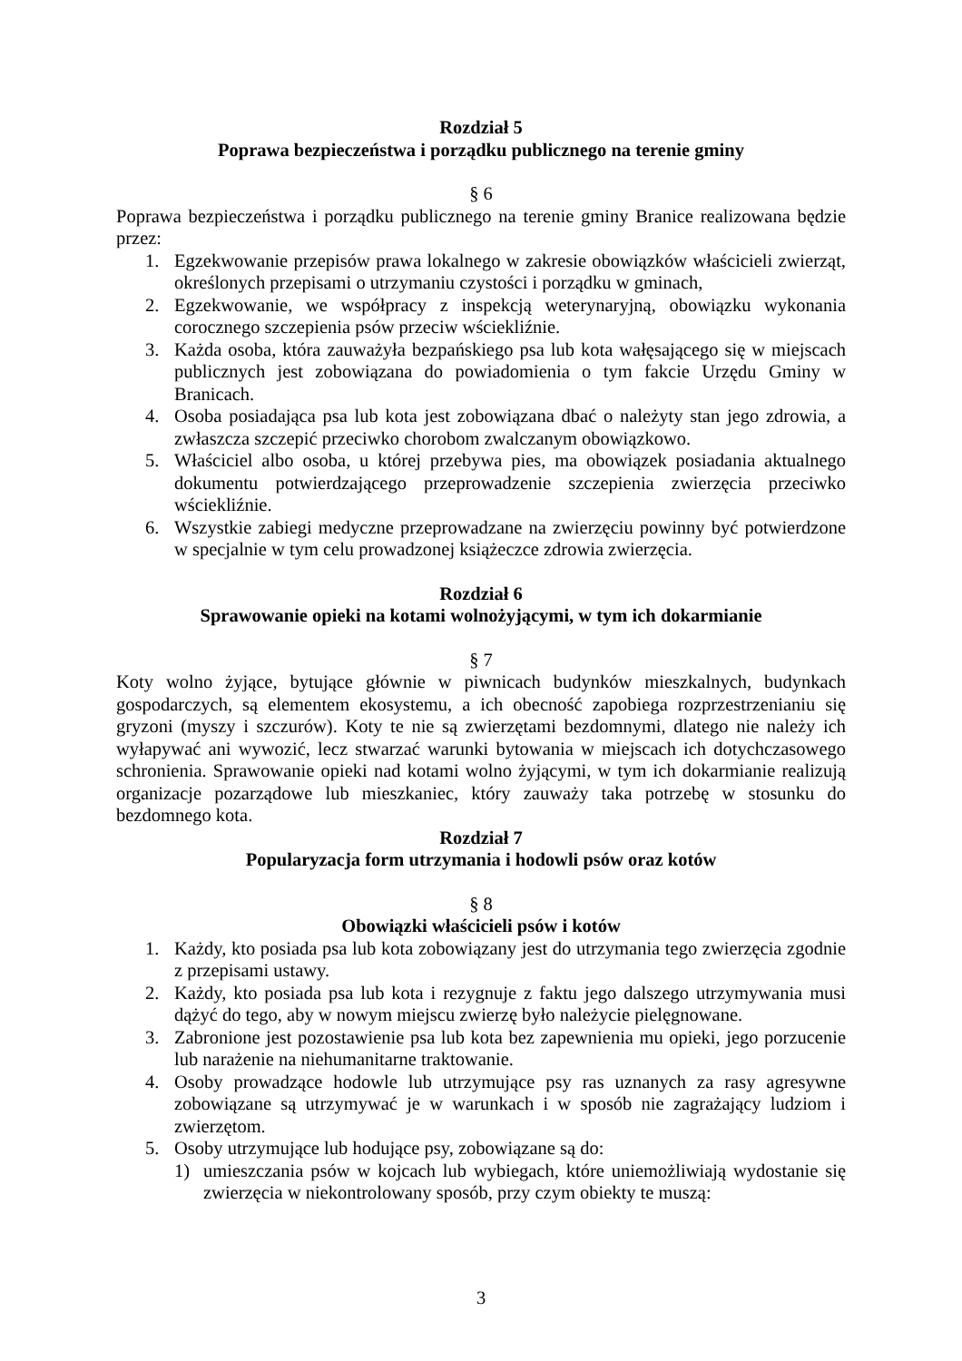Rozdział 5
Poprawa bezpieczeństwa i porządku publicznego na terenie gminy
§ 6
Poprawa bezpieczeństwa i porządku publicznego na terenie gminy Branice realizowana będzie przez:
1. Egzekwowanie przepisów prawa lokalnego w zakresie obowiązków właścicieli zwierząt, określonych przepisami o utrzymaniu czystości i porządku w gminach,
2. Egzekwowanie, we współpracy z inspekcją weterynaryjną, obowiązku wykonania corocznego szczepienia psów przeciw wściekliźnie.
3. Każda osoba, która zauważyła bezpańskiego psa lub kota wałęsającego się w miejscach publicznych jest zobowiązana do powiadomienia o tym fakcie Urzędu Gminy w Branicach.
4. Osoba posiadająca psa lub kota jest zobowiązana dbać o należyty stan jego zdrowia, a zwłaszcza szczepić przeciwko chorobom zwalczanym obowiązkowo.
5. Właściciel albo osoba, u której przebywa pies, ma obowiązek posiadania aktualnego dokumentu potwierdzającego przeprowadzenie szczepienia zwierzęcia przeciwko wściekliźnie.
6. Wszystkie zabiegi medyczne przeprowadzane na zwierzęciu powinny być potwierdzone w specjalnie w tym celu prowadzonej książeczce zdrowia zwierzęcia.
Rozdział 6
Sprawowanie opieki na kotami wolnożyjącymi, w tym ich dokarmianie
§ 7
Koty wolno żyjące, bytujące głównie w piwnicach budynków mieszkalnych, budynkach gospodarczych, są elementem ekosystemu, a ich obecność zapobiega rozprzestrzenianiu się gryzoni (myszy i szczurów). Koty te nie są zwierzętami bezdomnymi, dlatego nie należy ich wyłapywać ani wywozić, lecz stwarzać warunki bytowania w miejscach ich dotychczasowego schronienia. Sprawowanie opieki nad kotami wolno żyjącymi, w tym ich dokarmianie realizują organizacje pozarządowe lub mieszkaniec, który zauważy taka potrzebę w stosunku do bezdomnego kota.
Rozdział 7
Popularyzacja form utrzymania i hodowli psów oraz kotów
§ 8
Obowiązki właścicieli psów i kotów
1. Każdy, kto posiada psa lub kota zobowiązany jest do utrzymania tego zwierzęcia zgodnie z przepisami ustawy.
2. Każdy, kto posiada psa lub kota i rezygnuje z faktu jego dalszego utrzymywania musi dążyć do tego, aby w nowym miejscu zwierzę było należycie pielęgnowane.
3. Zabronione jest pozostawienie psa lub kota bez zapewnienia mu opieki, jego porzucenie lub narażenie na niehumanitarne traktowanie.
4. Osoby prowadzące hodowle lub utrzymujące psy ras uznanych za rasy agresywne zobowiązane są utrzymywać je w warunkach i w sposób nie zagrażający ludziom i zwierzętom.
5. Osoby utrzymujące lub hodujące psy, zobowiązane są do:
1) umieszczania psów w kojcach lub wybiegach, które uniemożliwiają wydostanie się zwierzęcia w niekontrolowany sposób, przy czym obiekty te muszą:
3